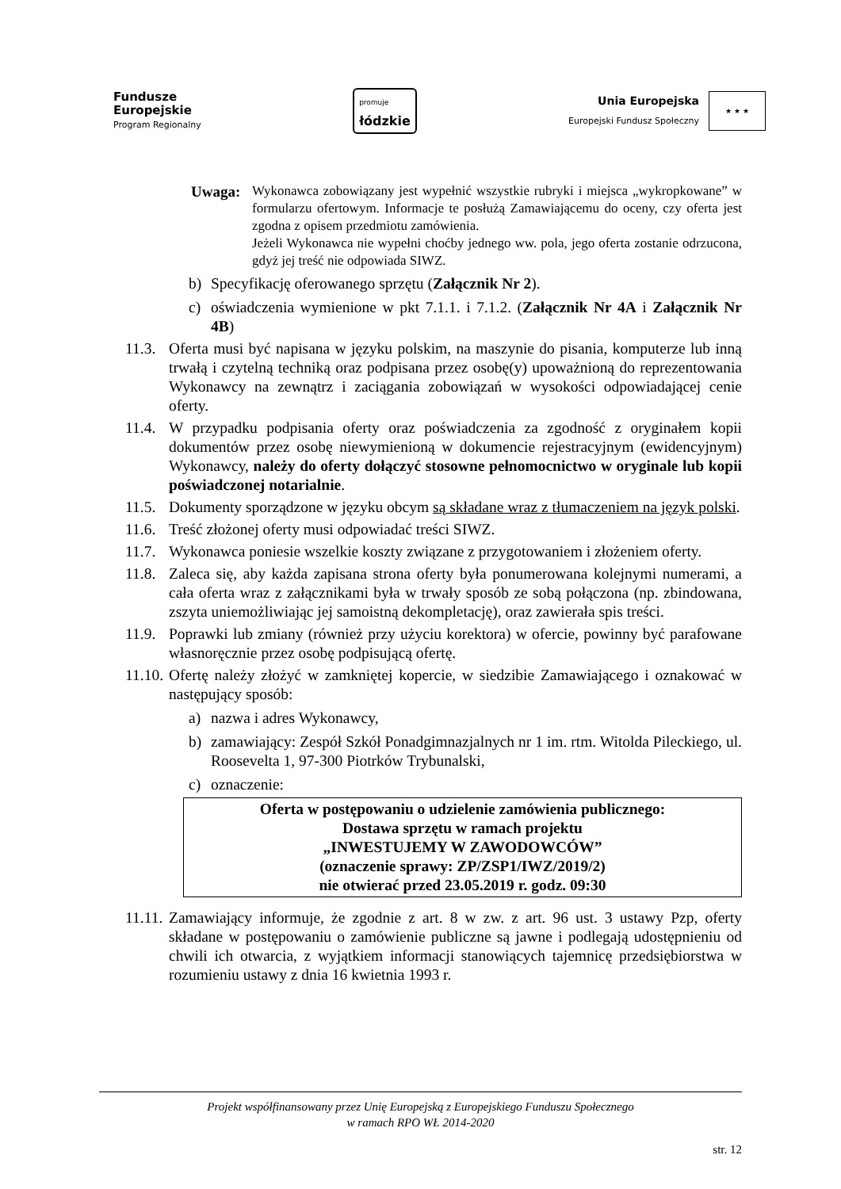Fundusze
Europejskie
Program Regionalny
promuje
łódzkie
Unia Europejska
Europejski Fundusz Społeczny
★ ★ ★
Uwaga:
Wykonawca zobowiązany jest wypełnić wszystkie rubryki i miejsca „wykropkowane” w formularzu ofertowym. Informacje te posłużą Zamawiającemu do oceny, czy oferta jest zgodna z opisem przedmiotu zamówienia.
Jeżeli Wykonawca nie wypełni choćby jednego ww. pola, jego oferta zostanie odrzucona, gdyż jej treść nie odpowiada SIWZ.
b) Specyfikację oferowanego sprzętu (Załącznik Nr 2).
c) oświadczenia wymienione w pkt 7.1.1. i 7.1.2. (Załącznik Nr 4A i Załącznik Nr 4B)
11.3.
Oferta musi być napisana w języku polskim, na maszynie do pisania, komputerze lub inną trwałą i czytelną techniką oraz podpisana przez osobę(y) upoważnioną do reprezentowania Wykonawcy na zewnątrz i zaciągania zobowiązań w wysokości odpowiadającej cenie oferty.
11.4.
W przypadku podpisania oferty oraz poświadczenia za zgodność z oryginałem kopii dokumentów przez osobę niewymienioną w dokumencie rejestracyjnym (ewidencyjnym) Wykonawcy, należy do oferty dołączyć stosowne pełnomocnictwo w oryginale lub kopii poświadczonej notarialnie.
11.5.
Dokumenty sporządzone w języku obcym są składane wraz z tłumaczeniem na język polski.
11.6.
Treść złożonej oferty musi odpowiadać treści SIWZ.
11.7.
Wykonawca poniesie wszelkie koszty związane z przygotowaniem i złożeniem oferty.
11.8.
Zaleca się, aby każda zapisana strona oferty była ponumerowana kolejnymi numerami, a cała oferta wraz z załącznikami była w trwały sposób ze sobą połączona (np. zbindowana, zszyta uniemożliwiając jej samoistną dekompletację), oraz zawierała spis treści.
11.9.
Poprawki lub zmiany (również przy użyciu korektora) w ofercie, powinny być parafowane własnoręcznie przez osobę podpisującą ofertę.
11.10.
Ofertę należy złożyć w zamkniętej kopercie, w siedzibie Zamawiającego i oznakować w następujący sposób:
a) nazwa i adres Wykonawcy,
b) zamawiający: Zespół Szkół Ponadgimnazjalnych nr 1 im. rtm. Witolda Pileckiego, ul. Roosevelta 1, 97-300 Piotrków Trybunalski,
c) oznaczenie:
Oferta w postępowaniu o udzielenie zamówienia publicznego:
Dostawa sprzętu w ramach projektu
„INWESTUJEMY W ZAWODOWCÓW”
(oznaczenie sprawy: ZP/ZSP1/IWZ/2019/2)
nie otwierać przed 23.05.2019 r. godz. 09:30
11.11.
Zamawiający informuje, że zgodnie z art. 8 w zw. z art. 96 ust. 3 ustawy Pzp, oferty składane w postępowaniu o zamówienie publiczne są jawne i podlegają udostępnieniu od chwili ich otwarcia, z wyjątkiem informacji stanowiących tajemnicę przedsiębiorstwa w rozumieniu ustawy z dnia 16 kwietnia 1993 r.
Projekt współfinansowany przez Unię Europejską z Europejskiego Funduszu Społecznego
w ramach RPO WŁ 2014-2020
str. 12